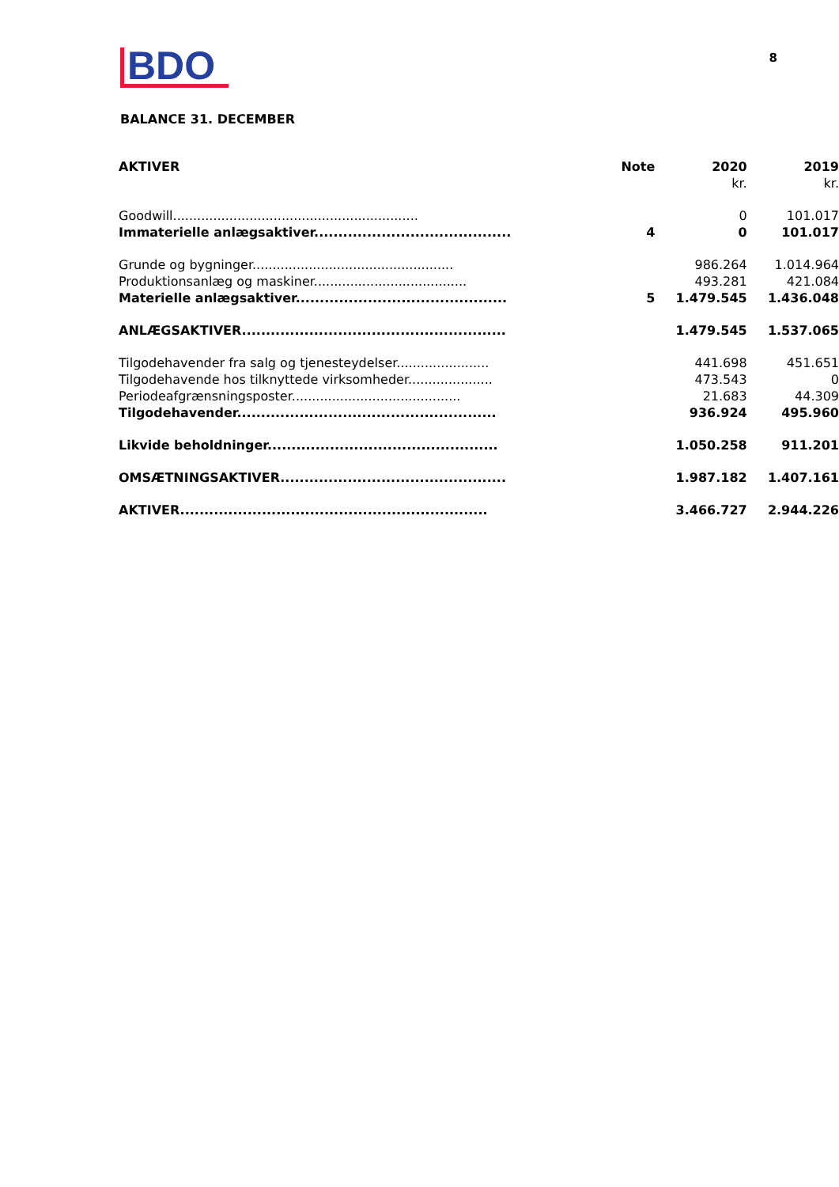BDO
8
BALANCE 31. DECEMBER
| AKTIVER | Note | 2020 | 2019 |
| --- | --- | --- | --- |
| | | kr. | kr. |
| Goodwill............................................................. | | 0 | 101.017 |
| Immaterielle anlægsaktiver......................................... | 4 | 0 | 101.017 |
| Grunde og bygninger.................................................. | | 986.264 | 1.014.964 |
| Produktionsanlæg og maskiner...................................... | | 493.281 | 421.084 |
| Materielle anlægsaktiver............................................ | 5 | 1.479.545 | 1.436.048 |
| ANLÆGSAKTIVER....................................................... | | 1.479.545 | 1.537.065 |
| Tilgodehavender fra salg og tjenesteydelser....................... | | 441.698 | 451.651 |
| Tilgodehavende hos tilknyttede virksomheder..................... | | 473.543 | 0 |
| Periodeafgrænsningsposter.......................................... | | 21.683 | 44.309 |
| Tilgodehavender...................................................... | | 936.924 | 495.960 |
| Likvide beholdninger................................................ | | 1.050.258 | 911.201 |
| OMSÆTNINGSAKTIVER............................................... | | 1.987.182 | 1.407.161 |
| AKTIVER................................................................ | | 3.466.727 | 2.944.226 |